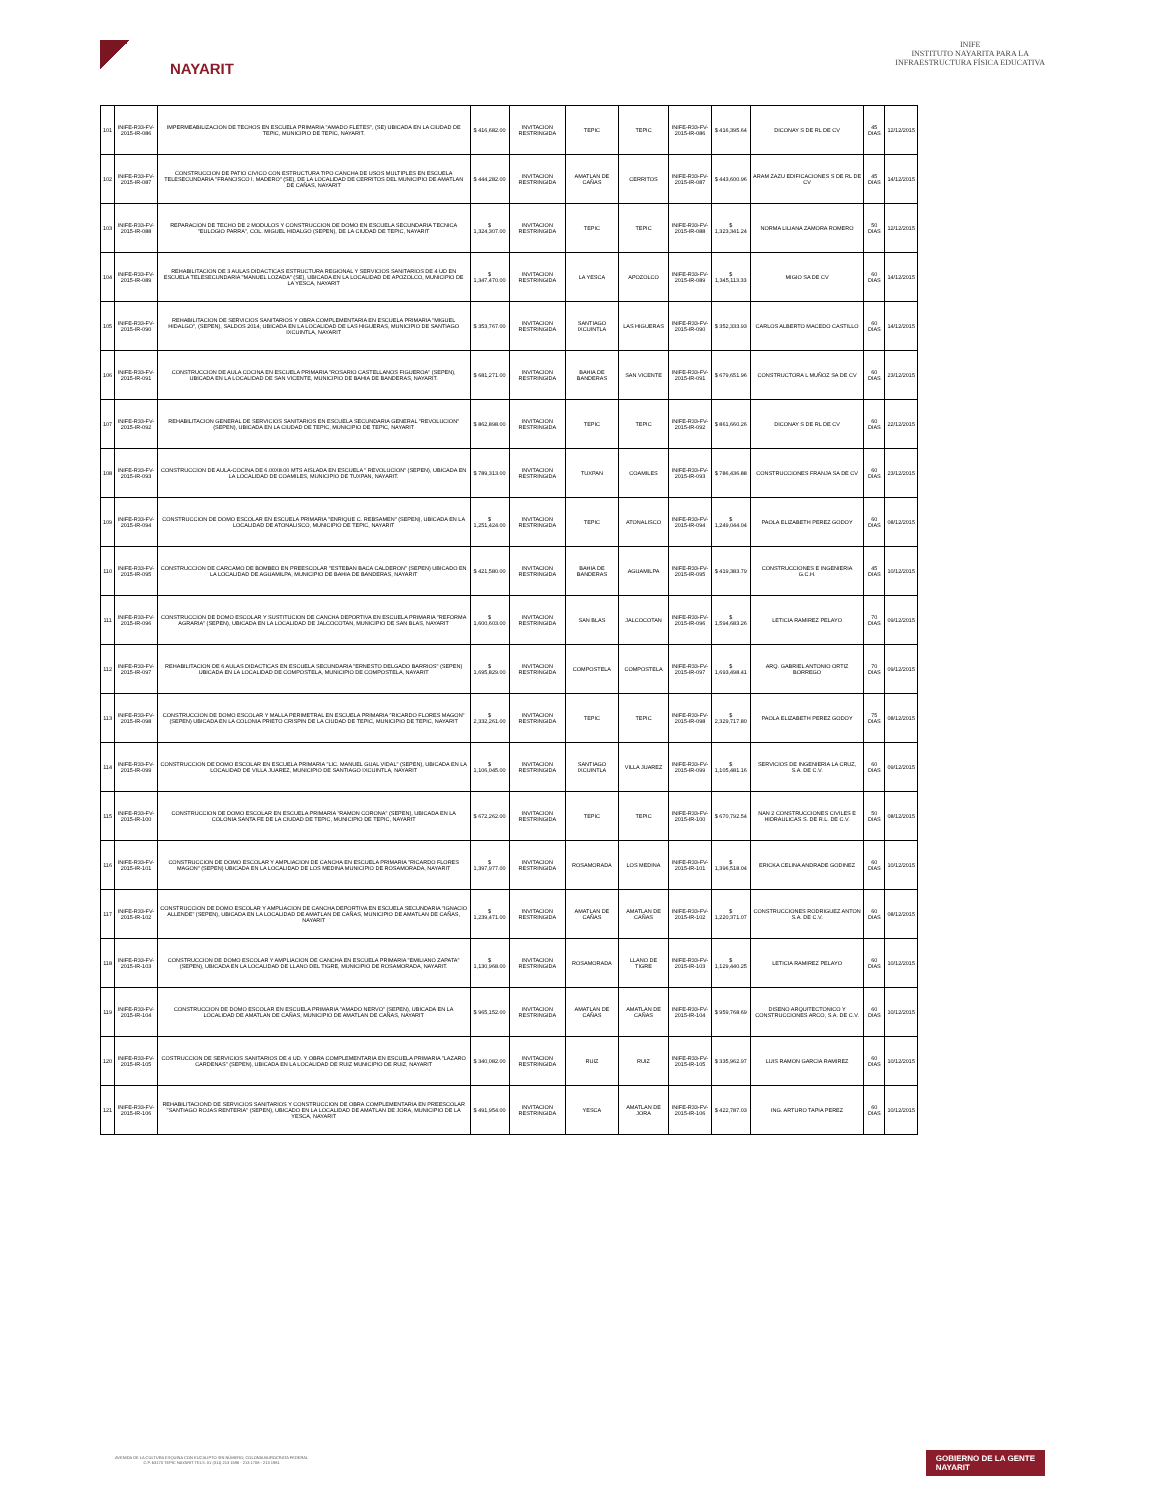NAYARIT
INIFE
INSTITUTO NAYARITA PARA LA
INFRAESTRUCTURA FÍSICA EDUCATIVA
| 101 | INIFE-R33-FV-2015-IR-086 | IMPERMEABILIZACION DE TECHOS EN ESCUELA PRIMARIA "AMADO FLETES", (SE) UBICADA EN LA CIUDAD DE TEPIC, MUNICIPIO DE TEPIC, NAYARIT. | $ 416,682.00 | INVITACION RESTRINGIDA | TEPIC | TEPIC | INIFE-R33-FV-2015-IR-086 | $ 416,395.64 | DICONAY S DE RL DE CV | 45 DIAS | 12/12/2015 |
| 102 | INIFE-R33-FV-2015-IR-087 | CONSTRUCCION DE PATIO CIVICO CON ESTRUCTURA TIPO CANCHA DE USOS MULTIPLES EN ESCUELA TELESECUNDARIA "FRANCISCO I. MADERO" (SE), DE LA LOCALIDAD DE CERRITOS DEL MUNICIPIO DE AMATLAN DE CAÑAS, NAYARIT | $ 444,282.00 | INVITACION RESTRINGIDA | AMATLAN DE CAÑAS | CERRITOS | INIFE-R33-FV-2015-IR-087 | $ 443,600.96 | ARAM ZAZU EDIFICACIONES S DE RL DE CV | 45 DIAS | 14/12/2015 |
| 103 | INIFE-R33-FV-2015-IR-088 | REPARACION DE TECHO DE 2 MODULOS Y CONSTRUCCION DE DOMO EN ESCUELA SECUNDARIA TECNICA "EULOGIO PARRA", COL. MIGUEL HIDALGO (SEPEN), DE LA CIUDAD DE TEPIC, NAYARIT | $ 1,324,307.00 | INVITACION RESTRINGIDA | TEPIC | TEPIC | INIFE-R33-FV-2015-IR-088 | $ 1,323,341.24 | NORMA LILIANA ZAMORA ROMERO | 50 DIAS | 12/12/2015 |
| 104 | INIFE-R33-FV-2015-IR-089 | REHABILITACION DE 3 AULAS DIDACTICAS ESTRUCTURA REGIONAL Y SERVICIOS SANITARIOS DE 4 UD EN ESCUELA TELESECUNDARIA "MANUEL LOZADA" (SE), UBICADA EN LA LOCALIDAD DE APOZOLCO, MUNICIPIO DE LA YESCA, NAYARIT | $ 1,347,470.00 | INVITACION RESTRINGIDA | LA YESCA | APOZOLCO | INIFE-R33-FV-2015-IR-089 | $ 1,345,113.33 | MIGIO SA DE CV | 60 DIAS | 14/12/2015 |
| 105 | INIFE-R33-FV-2015-IR-090 | REHABILITACION DE SERVICIOS SANITARIOS Y OBRA COMPLEMENTARIA EN ESCUELA PRIMARIA "MIGUEL HIDALGO", (SEPEN), SALDOS 2014, UBICADA EN LA LOCALIDAD DE LAS HIGUERAS, MUNICIPIO DE SANTIAGO IXCUINTLA, NAYARIT | $ 353,767.00 | INVITACION RESTRINGIDA | SANTIAGO IXCUINTLA | LAS HIGUERAS | INIFE-R33-FV-2015-IR-090 | $ 352,333.93 | CARLOS ALBERTO MACEDO CASTILLO | 60 DIAS | 14/12/2015 |
| 106 | INIFE-R33-FV-2015-IR-091 | CONSTRUCCION DE AULA COCINA EN ESCUELA PRIMARIA "ROSARIO CASTELLANOS FIGUEROA" (SEPEN), UBICADA EN LA LOCALIDAD DE SAN VICENTE, MUNICIPIO DE BAHIA DE BANDERAS, NAYARIT. | $ 681,271.00 | INVITACION RESTRINGIDA | BAHIA DE BANDERAS | SAN VICENTE | INIFE-R33-FV-2015-IR-091 | $ 679,651.96 | CONSTRUCTORA L MUÑOZ SA DE CV | 60 DIAS | 23/12/2015 |
| 107 | INIFE-R33-FV-2015-IR-092 | REHABILITACION GENERAL DE SERVICIOS SANITARIOS EN ESCUELA SECUNDARIA GENERAL "REVOLUCION" (SEPEN), UBICADA EN LA CIUDAD DE TEPIC, MUNICIPIO DE TEPIC, NAYARIT | $ 862,898.00 | INVITACION RESTRINGIDA | TEPIC | TEPIC | INIFE-R33-FV-2015-IR-092 | $ 861,660.26 | DICONAY S DE RL DE CV | 60 DIAS | 22/12/2015 |
| 108 | INIFE-R33-FV-2015-IR-093 | CONSTRUCCION DE AULA-COCINA DE 6.00X8.00 MTS AISLADA EN ESCUELA " REVOLUCION" (SEPEN), UBICADA EN LA LOCALIDAD DE COAMILES, MUNICIPIO DE TUXPAN, NAYARIT. | $ 789,313.00 | INVITACION RESTRINGIDA | TUXPAN | COAMILES | INIFE-R33-FV-2015-IR-093 | $ 786,436.88 | CONSTRUCCIONES FRANJA SA DE CV | 60 DIAS | 23/12/2015 |
| 109 | INIFE-R33-FV-2015-IR-094 | CONSTRUCCION DE DOMO ESCOLAR EN ESCUELA PRIMARIA "ENRIQUE C. REBSAMEN" (SEPEN), UBICADA EN LA LOCALIDAD DE ATONALISCO, MUNICIPIO DE TEPIC, NAYARIT | $ 1,251,424.00 | INVITACION RESTRINGIDA | TEPIC | ATONALISCO | INIFE-R33-FV-2015-IR-094 | $ 1,249,044.04 | PAOLA ELIZABETH PEREZ GODOY | 60 DIAS | 08/12/2015 |
| 110 | INIFE-R33-FV-2015-IR-095 | CONSTRUCCION DE CARCAMO DE BOMBEO EN PREESCOLAR "ESTEBAN BACA CALDERON" (SEPEN) UBICADO EN LA LOCALIDAD DE AGUAMILPA, MUNICIPIO DE BAHIA DE BANDERAS, NAYARIT | $ 421,580.00 | INVITACION RESTRINGIDA | BAHIA DE BANDERAS | AGUAMILPA | INIFE-R33-FV-2015-IR-095 | $ 419,383.79 | CONSTRUCCIONES E INGENIERIA G.C.H. | 45 DIAS | 10/12/2015 |
| 111 | INIFE-R33-FV-2015-IR-096 | CONSTRUCCION DE DOMO ESCOLAR Y SUSTITUCION DE CANCHA DEPORTIVA EN ESCUELA PRIMARIA "REFORMA AGRARIA" (SEPEN), UBICADA EN LA LOCALIDAD DE JALCOCOTAN, MUNICIPIO DE SAN BLAS, NAYARIT | $ 1,600,603.00 | INVITACION RESTRINGIDA | SAN BLAS | JALCOCOTAN | INIFE-R33-FV-2015-IR-096 | $ 1,594,683.26 | LETICIA RAMIREZ PELAYO | 70 DIAS | 09/12/2015 |
| 112 | INIFE-R33-FV-2015-IR-097 | REHABILITACION DE 6 AULAS DIDACTICAS EN ESCUELA SECUNDARIA "ERNESTO DELGADO BARRIOS" (SEPEN) UBICADA EN LA LOCALIDAD DE COMPOSTELA, MUNICIPIO DE COMPOSTELA, NAYARIT | $ 1,695,829.00 | INVITACION RESTRINGIDA | COMPOSTELA | COMPOSTELA | INIFE-R33-FV-2015-IR-097 | $ 1,693,498.41 | ARQ. GABRIEL ANTONIO ORTIZ BORREGO | 70 DIAS | 09/12/2015 |
| 113 | INIFE-R33-FV-2015-IR-098 | CONSTRUCCION DE DOMO ESCOLAR Y MALLA PERIMETRAL EN ESCUELA PRIMARIA "RICARDO FLORES MAGON" (SEPEN) UBICADA EN LA COLONIA PRIETO CRISPIN DE LA CIUDAD DE TEPIC, MUNICIPIO DE TEPIC, NAYARIT | $ 2,332,261.00 | INVITACION RESTRINGIDA | TEPIC | TEPIC | INIFE-R33-FV-2015-IR-098 | $ 2,329,717.80 | PAOLA ELIZABETH PEREZ GODOY | 75 DIAS | 08/12/2015 |
| 114 | INIFE-R33-FV-2015-IR-099 | CONSTRUCCION DE DOMO ESCOLAR EN ESCUELA PRIMARIA "LIC. MANUEL GUAL VIDAL" (SEPEN), UBICADA EN LA LOCALIDAD DE VILLA JUAREZ, MUNICIPIO DE SANTIAGO IXCUINTLA, NAYARIT | $ 1,106,045.00 | INVITACION RESTRINGIDA | SANTIAGO IXCUINTLA | VILLA JUAREZ | INIFE-R33-FV-2015-IR-099 | $ 1,105,481.16 | SERVICIOS DE INGENIERIA LA CRUZ, S.A. DE C.V. | 60 DIAS | 09/12/2015 |
| 115 | INIFE-R33-FV-2015-IR-100 | CONSTRUCCION DE DOMO ESCOLAR EN ESCUELA PRIMARIA "RAMON CORONA" (SEPEN), UBICADA EN LA COLONIA SANTA FE DE LA CIUDAD DE TEPIC, MUNICIPIO DE TEPIC, NAYARIT | $ 672,262.00 | INVITACION RESTRINGIDA | TEPIC | TEPIC | INIFE-R33-FV-2015-IR-100 | $ 670,792.54 | NAN 2 CONSTRUCCIONES CIVILES E HIDRAULICAS S. DE R.L. DE C.V. | 50 DIAS | 08/12/2015 |
| 116 | INIFE-R33-FV-2015-IR-101 | CONSTRUCCION DE DOMO ESCOLAR Y AMPLIACION DE CANCHA EN ESCUELA PRIMARIA "RICARDO FLORES MAGON" (SEPEN) UBICADA EN LA LOCALIDAD DE LOS MEDINA MUNICIPIO DE ROSAMORADA, NAYARIT | $ 1,397,977.00 | INVITACION RESTRINGIDA | ROSAMORADA | LOS MEDINA | INIFE-R33-FV-2015-IR-101 | $ 1,396,518.04 | ERICKA CELINA ANDRADE GODINEZ | 60 DIAS | 10/12/2015 |
| 117 | INIFE-R33-FV-2015-IR-102 | CONSTRUCCION DE DOMO ESCOLAR Y AMPLIACION DE CANCHA DEPORTIVA EN ESCUELA SECUNDARIA "IGNACIO ALLENDE" (SEPEN), UBICADA EN LA LOCALIDAD DE AMATLAN DE CAÑAS, MUNICIPIO DE AMATLAN DE CAÑAS, NAYARIT | $ 1,239,471.00 | INVITACION RESTRINGIDA | AMATLAN DE CAÑAS | AMATLAN DE CAÑAS | INIFE-R33-FV-2015-IR-102 | $ 1,220,371.07 | CONSTRUCCIONES RODRIGUEZ ANTON S.A. DE C.V. | 60 DIAS | 08/12/2015 |
| 118 | INIFE-R33-FV-2015-IR-103 | CONSTRUCCION DE DOMO ESCOLAR Y AMPLIACION DE CANCHA EN ESCUELA PRIMARIA "EMILIANO ZAPATA" (SEPEN), UBICADA EN LA LOCALIDAD DE LLANO DEL TIGRE, MUNICIPIO DE ROSAMORADA, NAYARIT. | $ 1,130,968.00 | INVITACION RESTRINGIDA | ROSAMORADA | LLANO DE TIGRE | INIFE-R33-FV-2015-IR-103 | $ 1,129,440.25 | LETICIA RAMIREZ PELAYO | 60 DIAS | 10/12/2015 |
| 119 | INIFE-R33-FV-2015-IR-104 | CONSTRUCCION DE DOMO ESCOLAR EN ESCUELA PRIMARIA "AMADO NERVO" (SEPEN), UBICADA EN LA LOCALIDAD DE AMATLAN DE CAÑAS, MUNICIPIO DE AMATLAN DE CAÑAS, NAYARIT | $ 965,152.00 | INVITACION RESTRINGIDA | AMATLAN DE CAÑAS | AMATLAN DE CAÑAS | INIFE-R33-FV-2015-IR-104 | $ 959,768.69 | DISENO ARQUITECTONICO Y CONSTRUCCIONES ARCO, S.A. DE C.V. | 60 DIAS | 10/12/2015 |
| 120 | INIFE-R33-FV-2015-IR-105 | COSTRUCCION DE SERVICIOS SANITARIOS DE 4 UD. Y OBRA COMPLEMENTARIA EN ESCUELA PRIMARIA "LAZARO CARDENAS" (SEPEN), UBICADA EN LA LOCALIDAD DE RUIZ MUNICIPIO DE RUIZ, NAYARIT | $ 340,082.00 | INVITACION RESTRINGIDA | RUIZ | RUIZ | INIFE-R33-FV-2015-IR-105 | $ 335,962.97 | LUIS RAMON GARCIA RAMIREZ | 60 DIAS | 10/12/2015 |
| 121 | INIFE-R33-FV-2015-IR-106 | REHABILITACIOND DE SERVICIOS SANITARIOS Y CONSTRUCCION DE OBRA COMPLEMENTARIA EN PREESCOLAR "SANTIAGO ROJAS RENTERIA" (SEPEN), UBICADO EN LA LOCALIDAD DE AMATLAN DE JORA, MUNICIPIO DE LA YESCA, NAYARIT | $ 491,954.00 | INVITACION RESTRINGIDA | YESCA | AMATLAN DE JORA | INIFE-R33-FV-2015-IR-106 | $ 422,787.03 | ING. ARTURO TAPIA PEREZ | 60 DIAS | 10/12/2015 |
AVENIDA DE LA CULTURA ESQUINA CON EUCALIPTO SIN NÚMERO, COLONIA BUROCRATA FEDERAL
C.P. 63170 TEPIC NAYARIT TELS. 01 (311) 213 1596 - 213 1708 - 213 1981
GOBIERNO DE LA GENTE
NAYARIT